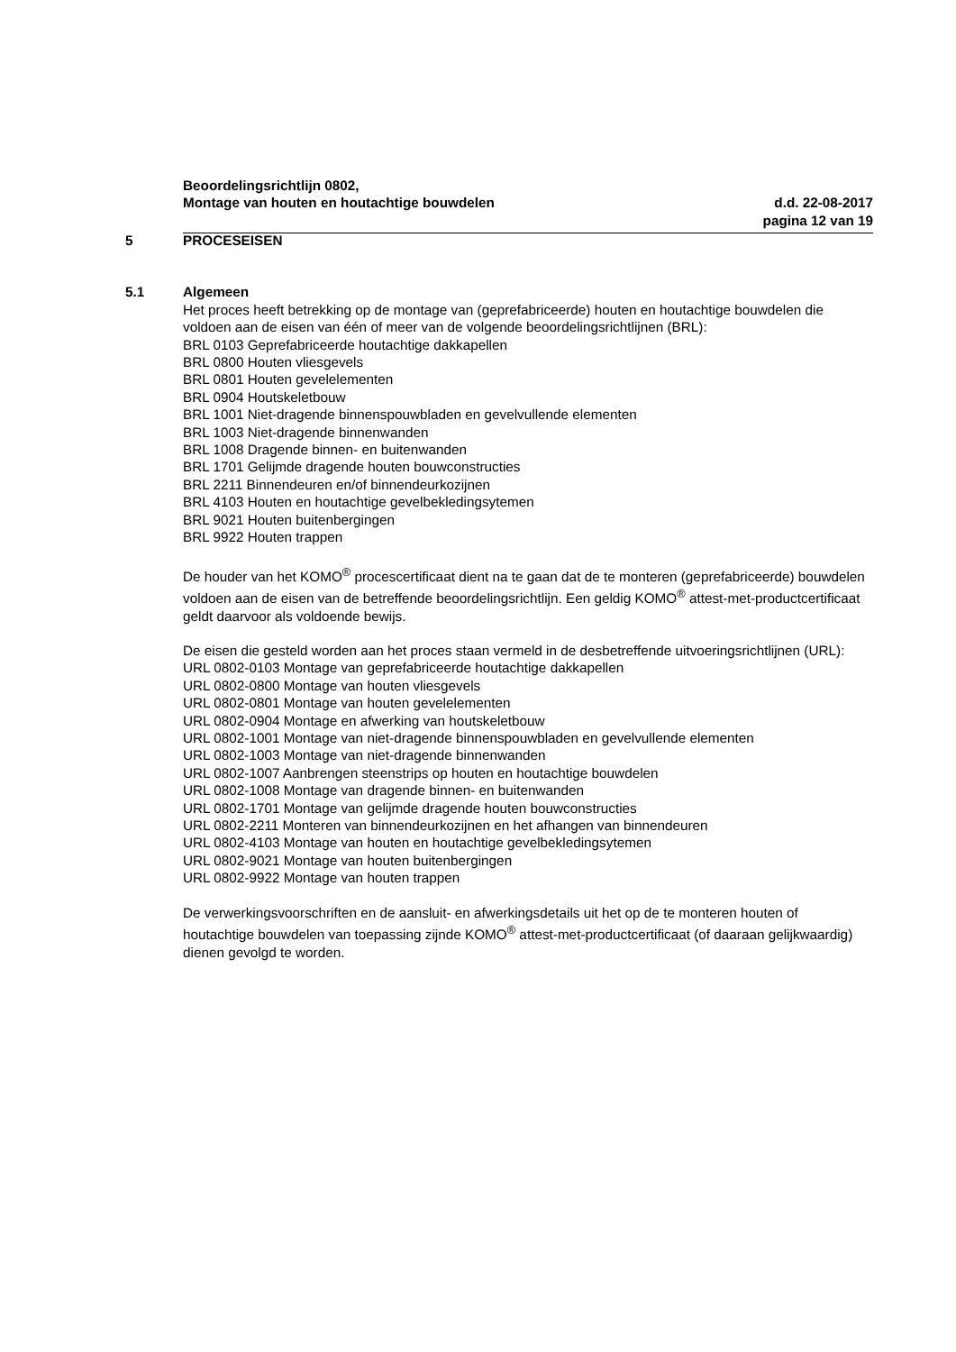Beoordelingsrichtlijn 0802,
Montage van houten en houtachtige bouwdelen d.d. 22-08-2017
pagina 12 van 19
5 PROCESEISEN
5.1 Algemeen
Het proces heeft betrekking op de montage van (geprefabriceerde) houten en houtachtige bouwdelen die voldoen aan de eisen van één of meer van de volgende beoordelingsrichtlijnen (BRL):
BRL 0103 Geprefabriceerde houtachtige dakkapellen
BRL 0800 Houten vliesgevels
BRL 0801 Houten gevelelementen
BRL 0904 Houtskeletbouw
BRL 1001 Niet-dragende binnenspouwbladen en gevelvullende elementen
BRL 1003 Niet-dragende binnenwanden
BRL 1008 Dragende binnen- en buitenwanden
BRL 1701 Gelijmde dragende houten bouwconstructies
BRL 2211 Binnendeuren en/of binnendeurkozijnen
BRL 4103 Houten en houtachtige gevelbekledingsytemen
BRL 9021 Houten buitenbergingen
BRL 9922 Houten trappen
De houder van het KOMO<sup>®</sup> procescertificaat dient na te gaan dat de te monteren (geprefabriceerde) bouwdelen voldoen aan de eisen van de betreffende beoordelingsrichtlijn. Een geldig KOMO<sup>®</sup> attest-met-productcertificaat geldt daarvoor als voldoende bewijs.
De eisen die gesteld worden aan het proces staan vermeld in de desbetreffende uitvoeringsrichtlijnen (URL):
URL 0802-0103 Montage van geprefabriceerde houtachtige dakkapellen
URL 0802-0800 Montage van houten vliesgevels
URL 0802-0801 Montage van houten gevelelementen
URL 0802-0904 Montage en afwerking van houtskeletbouw
URL 0802-1001 Montage van niet-dragende binnenspouwbladen en gevelvullende elementen
URL 0802-1003 Montage van niet-dragende binnenwanden
URL 0802-1007 Aanbrengen steenstrips op houten en houtachtige bouwdelen
URL 0802-1008 Montage van dragende binnen- en buitenwanden
URL 0802-1701 Montage van gelijmde dragende houten bouwconstructies
URL 0802-2211 Monteren van binnendeurkozijnen en het afhangen van binnendeuren
URL 0802-4103 Montage van houten en houtachtige gevelbekledingsytemen
URL 0802-9021 Montage van houten buitenbergingen
URL 0802-9922 Montage van houten trappen
De verwerkingsvoorschriften en de aansluit- en afwerkingsdetails uit het op de te monteren houten of houtachtige bouwdelen van toepassing zijnde KOMO<sup>®</sup> attest-met-productcertificaat (of daaraan gelijkwaardig) dienen gevolgd te worden.